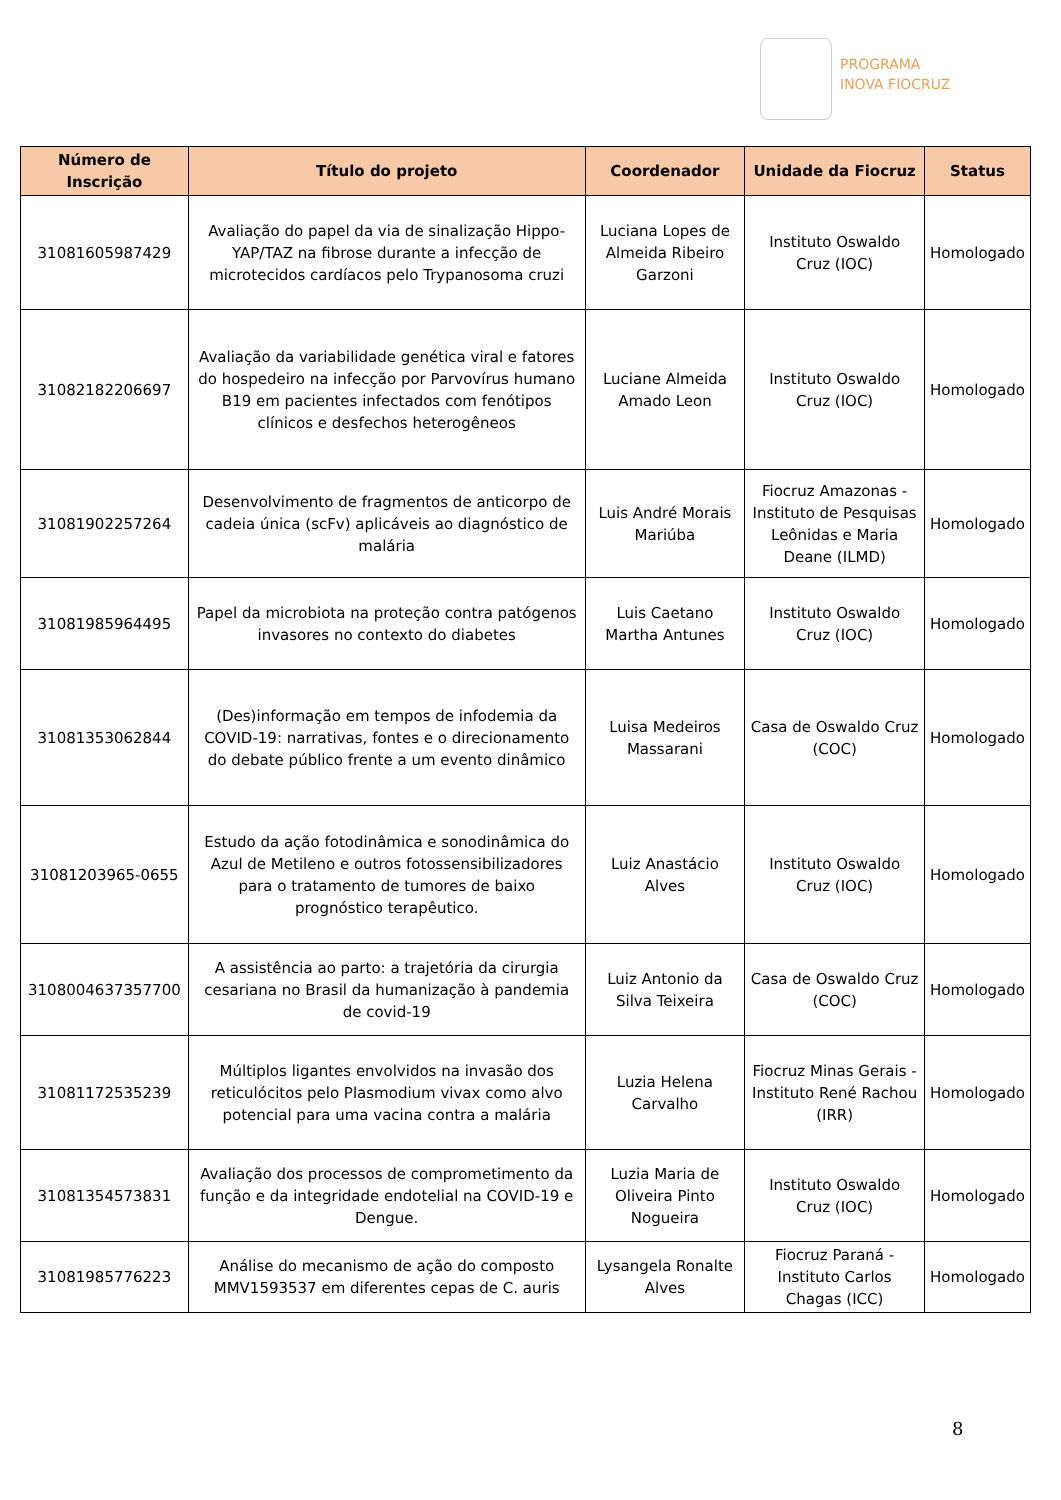PROGRAMA
INOVA FIOCRUZ
| Número de Inscrição | Título do projeto | Coordenador | Unidade da Fiocruz | Status |
| --- | --- | --- | --- | --- |
| 31081605987429 | Avaliação do papel da via de sinalização Hippo-YAP/TAZ na fibrose durante a infecção de microtecidos cardíacos pelo Trypanosoma cruzi | Luciana Lopes de Almeida Ribeiro Garzoni | Instituto Oswaldo Cruz (IOC) | Homologado |
| 31082182206697 | Avaliação da variabilidade genética viral e fatores do hospedeiro na infecção por Parvovírus humano B19 em pacientes infectados com fenótipos clínicos e desfechos heterogêneos | Luciane Almeida Amado Leon | Instituto Oswaldo Cruz (IOC) | Homologado |
| 31081902257264 | Desenvolvimento de fragmentos de anticorpo de cadeia única (scFv) aplicáveis ao diagnóstico de malária | Luis André Morais Mariúba | Fiocruz Amazonas - Instituto de Pesquisas Leônidas e Maria Deane (ILMD) | Homologado |
| 31081985964495 | Papel da microbiota na proteção contra patógenos invasores no contexto do diabetes | Luis Caetano Martha Antunes | Instituto Oswaldo Cruz (IOC) | Homologado |
| 31081353062844 | (Des)informação em tempos de infodemia da COVID-19: narrativas, fontes e o direcionamento do debate público frente a um evento dinâmico | Luisa Medeiros Massarani | Casa de Oswaldo Cruz (COC) | Homologado |
| 31081203965-0655 | Estudo da ação fotodinâmica e sonodinâmica do Azul de Metileno e outros fotossensibilizadores para o tratamento de tumores de baixo prognóstico terapêutico. | Luiz Anastácio Alves | Instituto Oswaldo Cruz (IOC) | Homologado |
| 3108004637357700 | A assistência ao parto: a trajetória da cirurgia cesariana no Brasil da humanização à pandemia de covid-19 | Luiz Antonio da Silva Teixeira | Casa de Oswaldo Cruz (COC) | Homologado |
| 31081172535239 | Múltiplos ligantes envolvidos na invasão dos reticulócitos pelo Plasmodium vivax como alvo potencial para uma vacina contra a malária | Luzia Helena Carvalho | Fiocruz Minas Gerais - Instituto René Rachou (IRR) | Homologado |
| 31081354573831 | Avaliação dos processos de comprometimento da função e da integridade endotelial na COVID-19 e Dengue. | Luzia Maria de Oliveira Pinto Nogueira | Instituto Oswaldo Cruz (IOC) | Homologado |
| 31081985776223 | Análise do mecanismo de ação do composto MMV1593537 em diferentes cepas de C. auris | Lysangela Ronalte Alves | Fiocruz Paraná - Instituto Carlos Chagas (ICC) | Homologado |
8